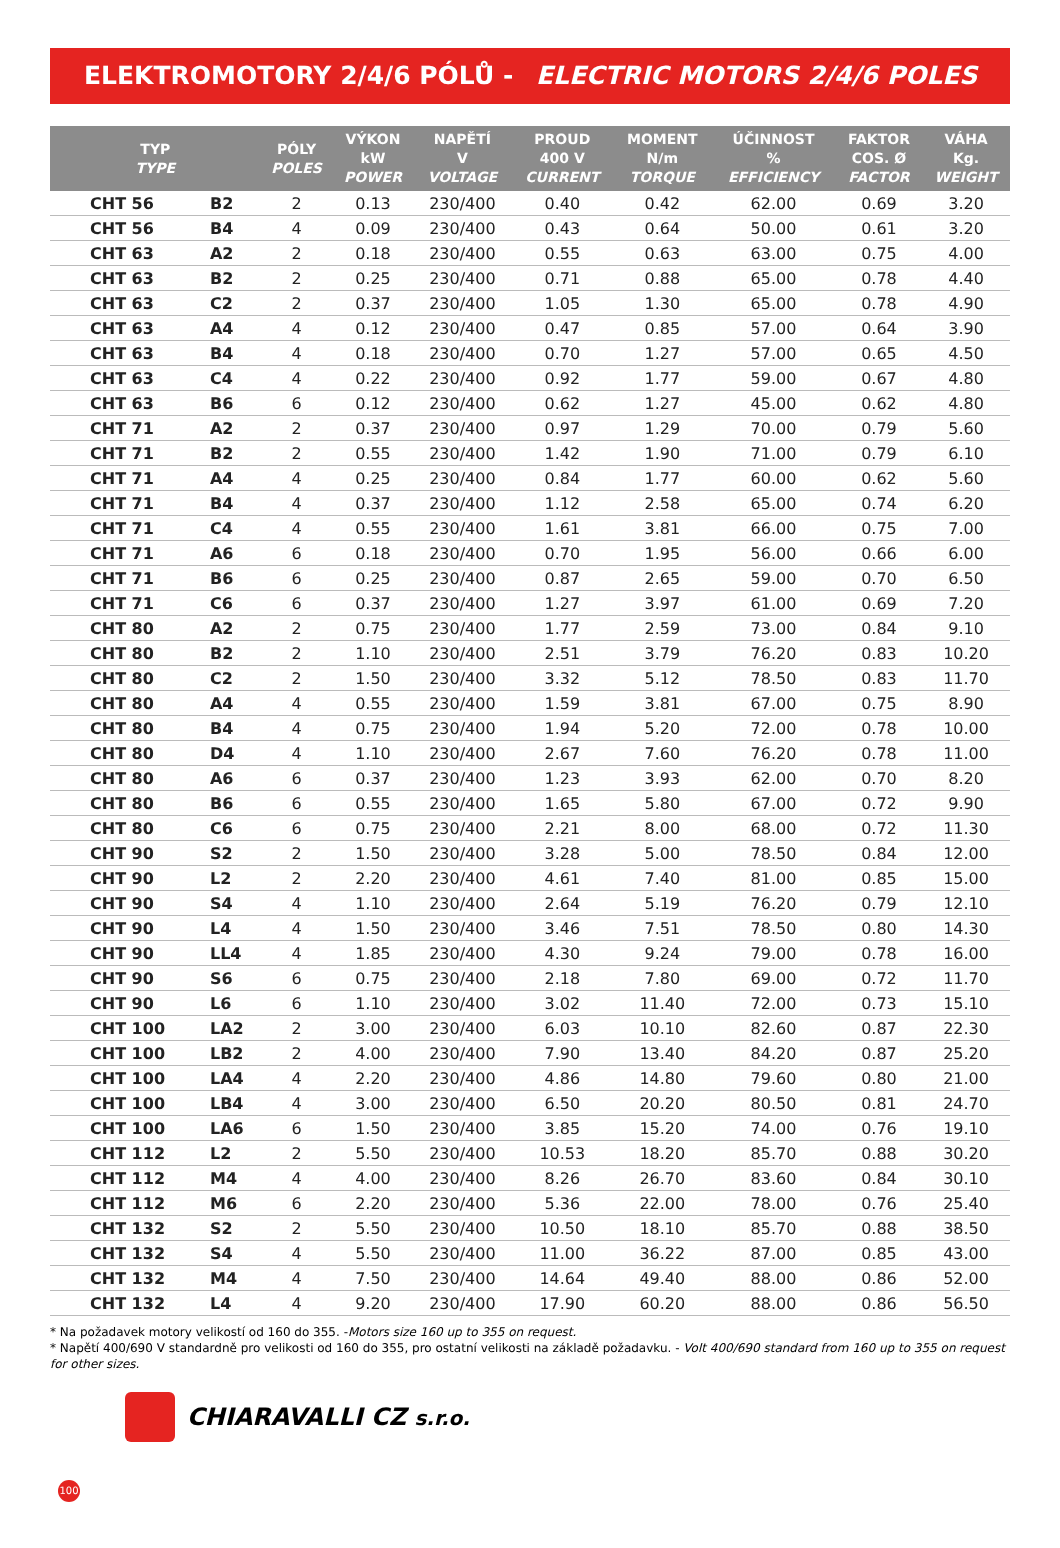ELEKTROMOTORY 2/4/6 PÓLŮ - ELECTRIC MOTORS 2/4/6 POLES
| TYP TYPE | | PÓLY POLES | VÝKON kW POWER | NAPĚTÍ V VOLTAGE | PROUD 400 V CURRENT | MOMENT N/m TORQUE | ÚČINNOST % EFFICIENCY | FAKTOR COS. Ø FACTOR | VÁHA Kg. WEIGHT |
| --- | --- | --- | --- | --- | --- | --- | --- | --- | --- |
| CHT 56 | B2 | 2 | 0.13 | 230/400 | 0.40 | 0.42 | 62.00 | 0.69 | 3.20 |
| CHT 56 | B4 | 4 | 0.09 | 230/400 | 0.43 | 0.64 | 50.00 | 0.61 | 3.20 |
| CHT 63 | A2 | 2 | 0.18 | 230/400 | 0.55 | 0.63 | 63.00 | 0.75 | 4.00 |
| CHT 63 | B2 | 2 | 0.25 | 230/400 | 0.71 | 0.88 | 65.00 | 0.78 | 4.40 |
| CHT 63 | C2 | 2 | 0.37 | 230/400 | 1.05 | 1.30 | 65.00 | 0.78 | 4.90 |
| CHT 63 | A4 | 4 | 0.12 | 230/400 | 0.47 | 0.85 | 57.00 | 0.64 | 3.90 |
| CHT 63 | B4 | 4 | 0.18 | 230/400 | 0.70 | 1.27 | 57.00 | 0.65 | 4.50 |
| CHT 63 | C4 | 4 | 0.22 | 230/400 | 0.92 | 1.77 | 59.00 | 0.67 | 4.80 |
| CHT 63 | B6 | 6 | 0.12 | 230/400 | 0.62 | 1.27 | 45.00 | 0.62 | 4.80 |
| CHT 71 | A2 | 2 | 0.37 | 230/400 | 0.97 | 1.29 | 70.00 | 0.79 | 5.60 |
| CHT 71 | B2 | 2 | 0.55 | 230/400 | 1.42 | 1.90 | 71.00 | 0.79 | 6.10 |
| CHT 71 | A4 | 4 | 0.25 | 230/400 | 0.84 | 1.77 | 60.00 | 0.62 | 5.60 |
| CHT 71 | B4 | 4 | 0.37 | 230/400 | 1.12 | 2.58 | 65.00 | 0.74 | 6.20 |
| CHT 71 | C4 | 4 | 0.55 | 230/400 | 1.61 | 3.81 | 66.00 | 0.75 | 7.00 |
| CHT 71 | A6 | 6 | 0.18 | 230/400 | 0.70 | 1.95 | 56.00 | 0.66 | 6.00 |
| CHT 71 | B6 | 6 | 0.25 | 230/400 | 0.87 | 2.65 | 59.00 | 0.70 | 6.50 |
| CHT 71 | C6 | 6 | 0.37 | 230/400 | 1.27 | 3.97 | 61.00 | 0.69 | 7.20 |
| CHT 80 | A2 | 2 | 0.75 | 230/400 | 1.77 | 2.59 | 73.00 | 0.84 | 9.10 |
| CHT 80 | B2 | 2 | 1.10 | 230/400 | 2.51 | 3.79 | 76.20 | 0.83 | 10.20 |
| CHT 80 | C2 | 2 | 1.50 | 230/400 | 3.32 | 5.12 | 78.50 | 0.83 | 11.70 |
| CHT 80 | A4 | 4 | 0.55 | 230/400 | 1.59 | 3.81 | 67.00 | 0.75 | 8.90 |
| CHT 80 | B4 | 4 | 0.75 | 230/400 | 1.94 | 5.20 | 72.00 | 0.78 | 10.00 |
| CHT 80 | D4 | 4 | 1.10 | 230/400 | 2.67 | 7.60 | 76.20 | 0.78 | 11.00 |
| CHT 80 | A6 | 6 | 0.37 | 230/400 | 1.23 | 3.93 | 62.00 | 0.70 | 8.20 |
| CHT 80 | B6 | 6 | 0.55 | 230/400 | 1.65 | 5.80 | 67.00 | 0.72 | 9.90 |
| CHT 80 | C6 | 6 | 0.75 | 230/400 | 2.21 | 8.00 | 68.00 | 0.72 | 11.30 |
| CHT 90 | S2 | 2 | 1.50 | 230/400 | 3.28 | 5.00 | 78.50 | 0.84 | 12.00 |
| CHT 90 | L2 | 2 | 2.20 | 230/400 | 4.61 | 7.40 | 81.00 | 0.85 | 15.00 |
| CHT 90 | S4 | 4 | 1.10 | 230/400 | 2.64 | 5.19 | 76.20 | 0.79 | 12.10 |
| CHT 90 | L4 | 4 | 1.50 | 230/400 | 3.46 | 7.51 | 78.50 | 0.80 | 14.30 |
| CHT 90 | LL4 | 4 | 1.85 | 230/400 | 4.30 | 9.24 | 79.00 | 0.78 | 16.00 |
| CHT 90 | S6 | 6 | 0.75 | 230/400 | 2.18 | 7.80 | 69.00 | 0.72 | 11.70 |
| CHT 90 | L6 | 6 | 1.10 | 230/400 | 3.02 | 11.40 | 72.00 | 0.73 | 15.10 |
| CHT 100 | LA2 | 2 | 3.00 | 230/400 | 6.03 | 10.10 | 82.60 | 0.87 | 22.30 |
| CHT 100 | LB2 | 2 | 4.00 | 230/400 | 7.90 | 13.40 | 84.20 | 0.87 | 25.20 |
| CHT 100 | LA4 | 4 | 2.20 | 230/400 | 4.86 | 14.80 | 79.60 | 0.80 | 21.00 |
| CHT 100 | LB4 | 4 | 3.00 | 230/400 | 6.50 | 20.20 | 80.50 | 0.81 | 24.70 |
| CHT 100 | LA6 | 6 | 1.50 | 230/400 | 3.85 | 15.20 | 74.00 | 0.76 | 19.10 |
| CHT 112 | L2 | 2 | 5.50 | 230/400 | 10.53 | 18.20 | 85.70 | 0.88 | 30.20 |
| CHT 112 | M4 | 4 | 4.00 | 230/400 | 8.26 | 26.70 | 83.60 | 0.84 | 30.10 |
| CHT 112 | M6 | 6 | 2.20 | 230/400 | 5.36 | 22.00 | 78.00 | 0.76 | 25.40 |
| CHT 132 | S2 | 2 | 5.50 | 230/400 | 10.50 | 18.10 | 85.70 | 0.88 | 38.50 |
| CHT 132 | S4 | 4 | 5.50 | 230/400 | 11.00 | 36.22 | 87.00 | 0.85 | 43.00 |
| CHT 132 | M4 | 4 | 7.50 | 230/400 | 14.64 | 49.40 | 88.00 | 0.86 | 52.00 |
| CHT 132 | L4 | 4 | 9.20 | 230/400 | 17.90 | 60.20 | 88.00 | 0.86 | 56.50 |
* Na požadavek motory velikostí od 160 do 355. -Motors size 160 up to 355 on request.
* Napětí 400/690 V standardně pro velikosti od 160 do 355, pro ostatní velikosti na základě požadavku. - Volt 400/690 standard from 160 up to 355 on request for other sizes.
CHIARAVALLI CZ s.r.o.
100